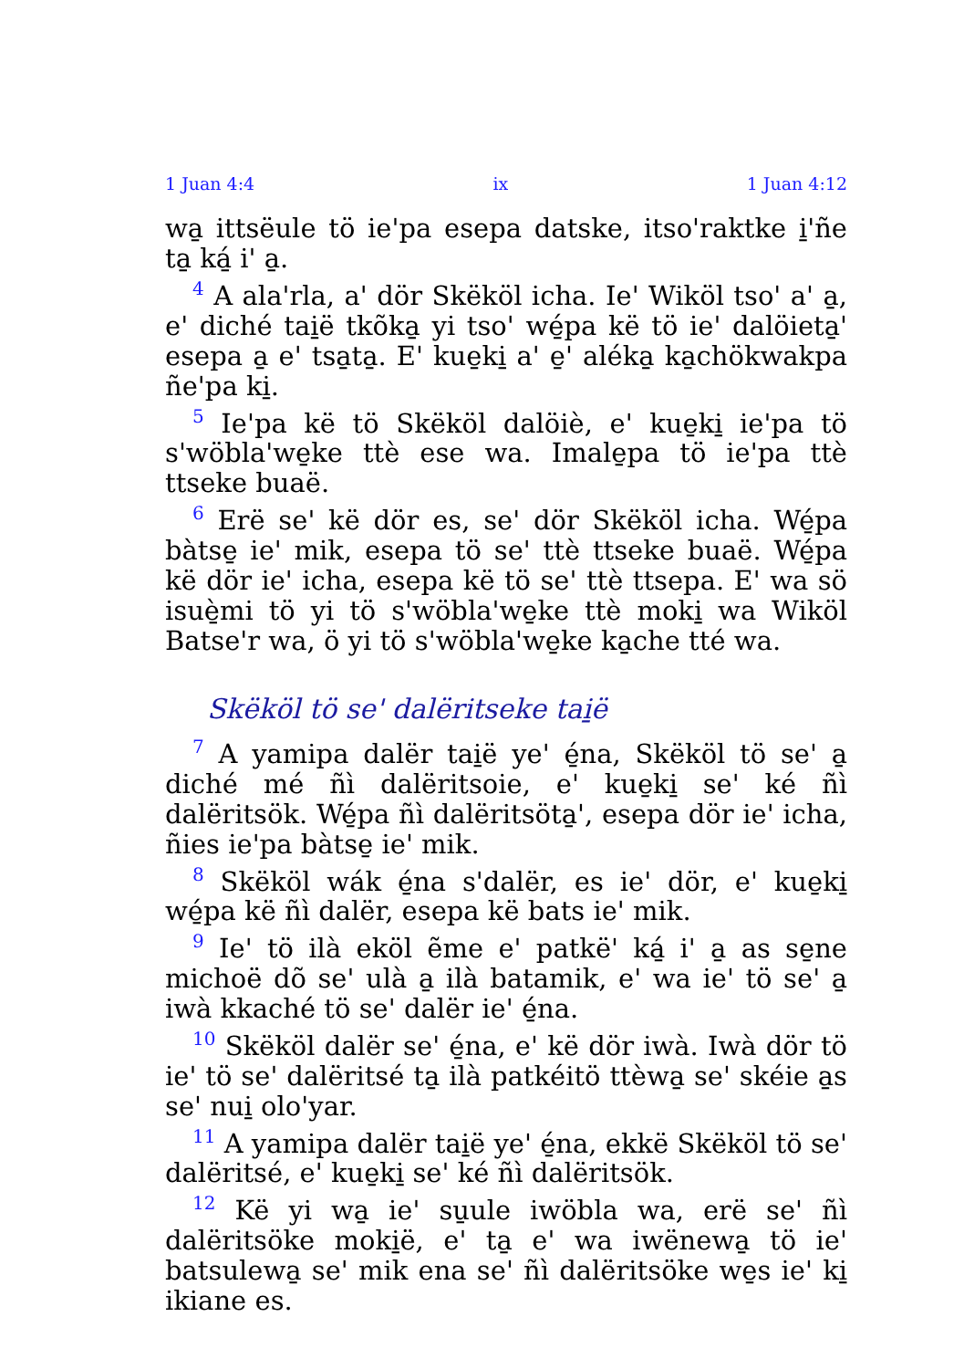1 Juan 4:4 ix 1 Juan 4:12
wa̱ ittsëule tö ie'pa esepa datske, itso'raktke i̱'ñe ta̱ ká̱ i' a̱.
<sup>4</sup> A ala'rla, a' dör Skëköl icha. Ie' Wiköl tso' a' a̱, e' diché tai̱ë tkõka̱ yi tso' wé̱pa kë tö ie' dalöieta̱' esepa a̱ e' tsa̱ta̱. E' kue̱ki̱ a' e̱' aléka̱ ka̱chökwakpa ñe'pa ki̱.
<sup>5</sup> Ie'pa kë tö Skëköl dalöiè, e' kue̱ki̱ ie'pa tö s'wöbla'we̱ke ttè ese wa. Imale̱pa tö ie'pa ttè ttseke buaë.
<sup>6</sup> Erë se' kë dör es, se' dör Skëköl icha. Wé̱pa bàtse̱ ie' mik, esepa tö se' ttè ttseke buaë. Wé̱pa kë dör ie' icha, esepa kë tö se' ttè ttsepa. E' wa sö isuè̱mi tö yi tö s'wöbla'we̱ke ttè moki̱ wa Wiköl Batse'r wa, ö yi tö s'wöbla'we̱ke ka̱che tté wa.
Skëköl tö se' dalëritseke tai̱ë
<sup>7</sup> A yamipa dalër tai̱ë ye' é̱na, Skëköl tö se' a̱ diché mé ñì dalëritsoie, e' kue̱ki̱ se' ké ñì dalëritsök. Wé̱pa ñì dalëritsöta̱', esepa dör ie' icha, ñies ie'pa bàtse̱ ie' mik.
<sup>8</sup> Skëköl wák é̱na s'dalër, es ie' dör, e' kue̱ki̱ wé̱pa kë ñì dalër, esepa kë bats ie' mik.
<sup>9</sup> Ie' tö ilà eköl ẽme e' patkë' ká̱ i' a̱ as se̱ne michoë dõ se' ulà a̱ ilà batamik, e' wa ie' tö se' a̱ iwà kkaché tö se' dalër ie' é̱na.
<sup>10</sup> Skëköl dalër se' é̱na, e' kë dör iwà. Iwà dör tö ie' tö se' dalëritsé ta̱ ilà patkéitö ttèwa̱ se' skéie a̱s se' nui̱ olo'yar.
<sup>11</sup> A yamipa dalër tai̱ë ye' é̱na, ekkë Skëköl tö se' dalëritsé, e' kue̱ki̱ se' ké ñì dalëritsök.
<sup>12</sup> Kë yi wa̱ ie' su̱ule iwöbla wa, erë se' ñì dalëritsöke moki̱ë, e' ta̱ e' wa iwënewa̱ tö ie' batsulewa̱ se' mik ena se' ñì dalëritsöke we̱s ie' ki̱ ikiane es.